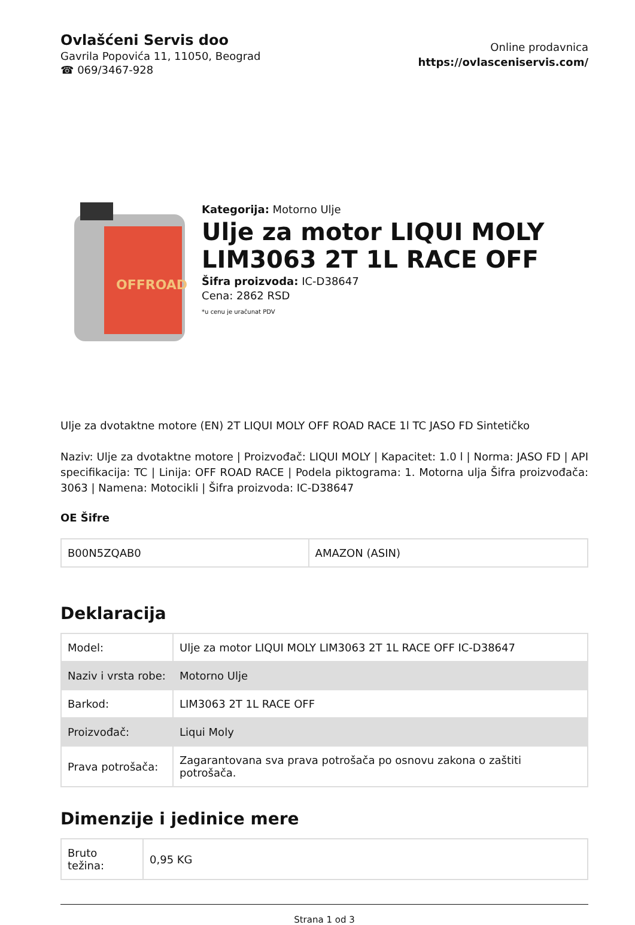Ovlašćeni Servis doo
Gavrila Popovića 11, 11050, Beograd
☎ 069/3467-928
Online prodavnica
https://ovlasceniservis.com/
OFFROAD
Kategorija: Motorno Ulje
Ulje za motor LIQUI MOLY LIM3063 2T 1L RACE OFF
Šifra proizvoda: IC-D38647
Cena: 2862 RSD
*u cenu je uračunat PDV
Ulje za dvotaktne motore (EN) 2T LIQUI MOLY OFF ROAD RACE 1l TC JASO FD Sintetičko
Naziv: Ulje za dvotaktne motore | Proizvođač: LIQUI MOLY | Kapacitet: 1.0 l | Norma: JASO FD | API specifikacija: TC | Linija: OFF ROAD RACE | Podela piktograma: 1. Motorna ulja Šifra proizvođača: 3063 | Namena: Motocikli | Šifra proizvoda: IC-D38647
OE Šifre
| B00N5ZQAB0 | AMAZON (ASIN) |
Deklaracija
| Model: | Ulje za motor LIQUI MOLY LIM3063 2T 1L RACE OFF IC-D38647 |
| Naziv i vrsta robe: | Motorno Ulje |
| Barkod: | LIM3063 2T 1L RACE OFF |
| Proizvođač: | Liqui Moly |
| Prava potrošača: | Zagarantovana sva prava potrošača po osnovu zakona o zaštiti potrošača. |
Dimenzije i jedinice mere
| Bruto težina: | 0,95 KG |
Strana 1 od 3